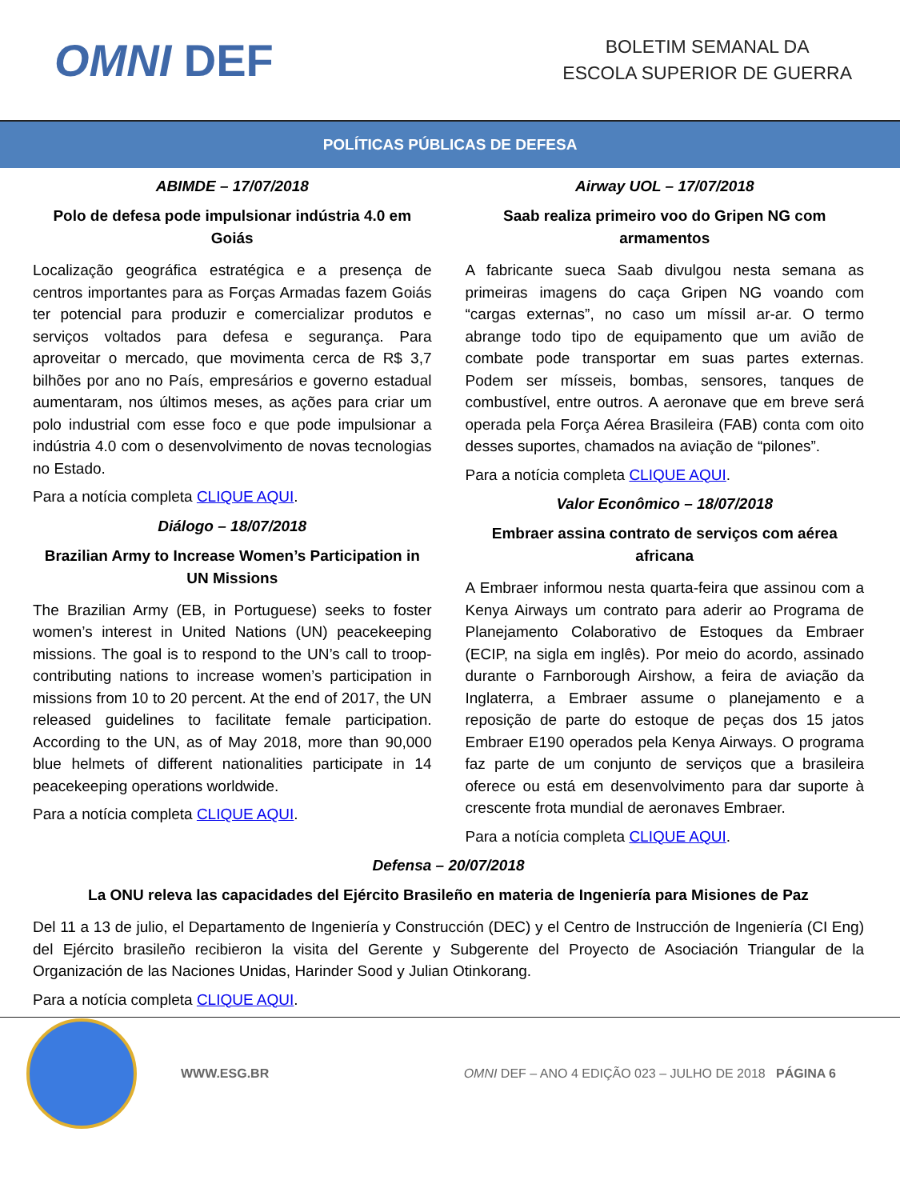OMNI DEF
BOLETIM SEMANAL DA
ESCOLA SUPERIOR DE GUERRA
POLÍTICAS PÚBLICAS DE DEFESA
ABIMDE – 17/07/2018
Polo de defesa pode impulsionar indústria 4.0 em Goiás
Localização geográfica estratégica e a presença de centros importantes para as Forças Armadas fazem Goiás ter potencial para produzir e comercializar produtos e serviços voltados para defesa e segurança. Para aproveitar o mercado, que movimenta cerca de R$ 3,7 bilhões por ano no País, empresários e governo estadual aumentaram, nos últimos meses, as ações para criar um polo industrial com esse foco e que pode impulsionar a indústria 4.0 com o desenvolvimento de novas tecnologias no Estado.
Para a notícia completa CLIQUE AQUI.
Diálogo – 18/07/2018
Brazilian Army to Increase Women’s Participation in UN Missions
The Brazilian Army (EB, in Portuguese) seeks to foster women’s interest in United Nations (UN) peacekeeping missions. The goal is to respond to the UN’s call to troop-contributing nations to increase women’s participation in missions from 10 to 20 percent. At the end of 2017, the UN released guidelines to facilitate female participation. According to the UN, as of May 2018, more than 90,000 blue helmets of different nationalities participate in 14 peacekeeping operations worldwide.
Para a notícia completa CLIQUE AQUI.
Airway UOL – 17/07/2018
Saab realiza primeiro voo do Gripen NG com armamentos
A fabricante sueca Saab divulgou nesta semana as primeiras imagens do caça Gripen NG voando com “cargas externas”, no caso um míssil ar-ar. O termo abrange todo tipo de equipamento que um avião de combate pode transportar em suas partes externas. Podem ser mísseis, bombas, sensores, tanques de combustível, entre outros. A aeronave que em breve será operada pela Força Aérea Brasileira (FAB) conta com oito desses suportes, chamados na aviação de “pilones”.
Para a notícia completa CLIQUE AQUI.
Valor Econômico – 18/07/2018
Embraer assina contrato de serviços com aérea africana
A Embraer informou nesta quarta-feira que assinou com a Kenya Airways um contrato para aderir ao Programa de Planejamento Colaborativo de Estoques da Embraer (ECIP, na sigla em inglês). Por meio do acordo, assinado durante o Farnborough Airshow, a feira de aviação da Inglaterra, a Embraer assume o planejamento e a reposição de parte do estoque de peças dos 15 jatos Embraer E190 operados pela Kenya Airways. O programa faz parte de um conjunto de serviços que a brasileira oferece ou está em desenvolvimento para dar suporte à crescente frota mundial de aeronaves Embraer.
Para a notícia completa CLIQUE AQUI.
Defensa – 20/07/2018
La ONU releva las capacidades del Ejército Brasileño en materia de Ingeniería para Misiones de Paz
Del 11 a 13 de julio, el Departamento de Ingeniería y Construcción (DEC) y el Centro de Instrucción de Ingeniería (CI Eng) del Ejército brasileño recibieron la visita del Gerente y Subgerente del Proyecto de Asociación Triangular de la Organización de las Naciones Unidas, Harinder Sood y Julian Otinkorang.
Para a notícia completa CLIQUE AQUI.
WWW.ESG.BR OMNI DEF – ANO 4 EDIÇÃO 023 – JULHO DE 2018 PÁGINA 6